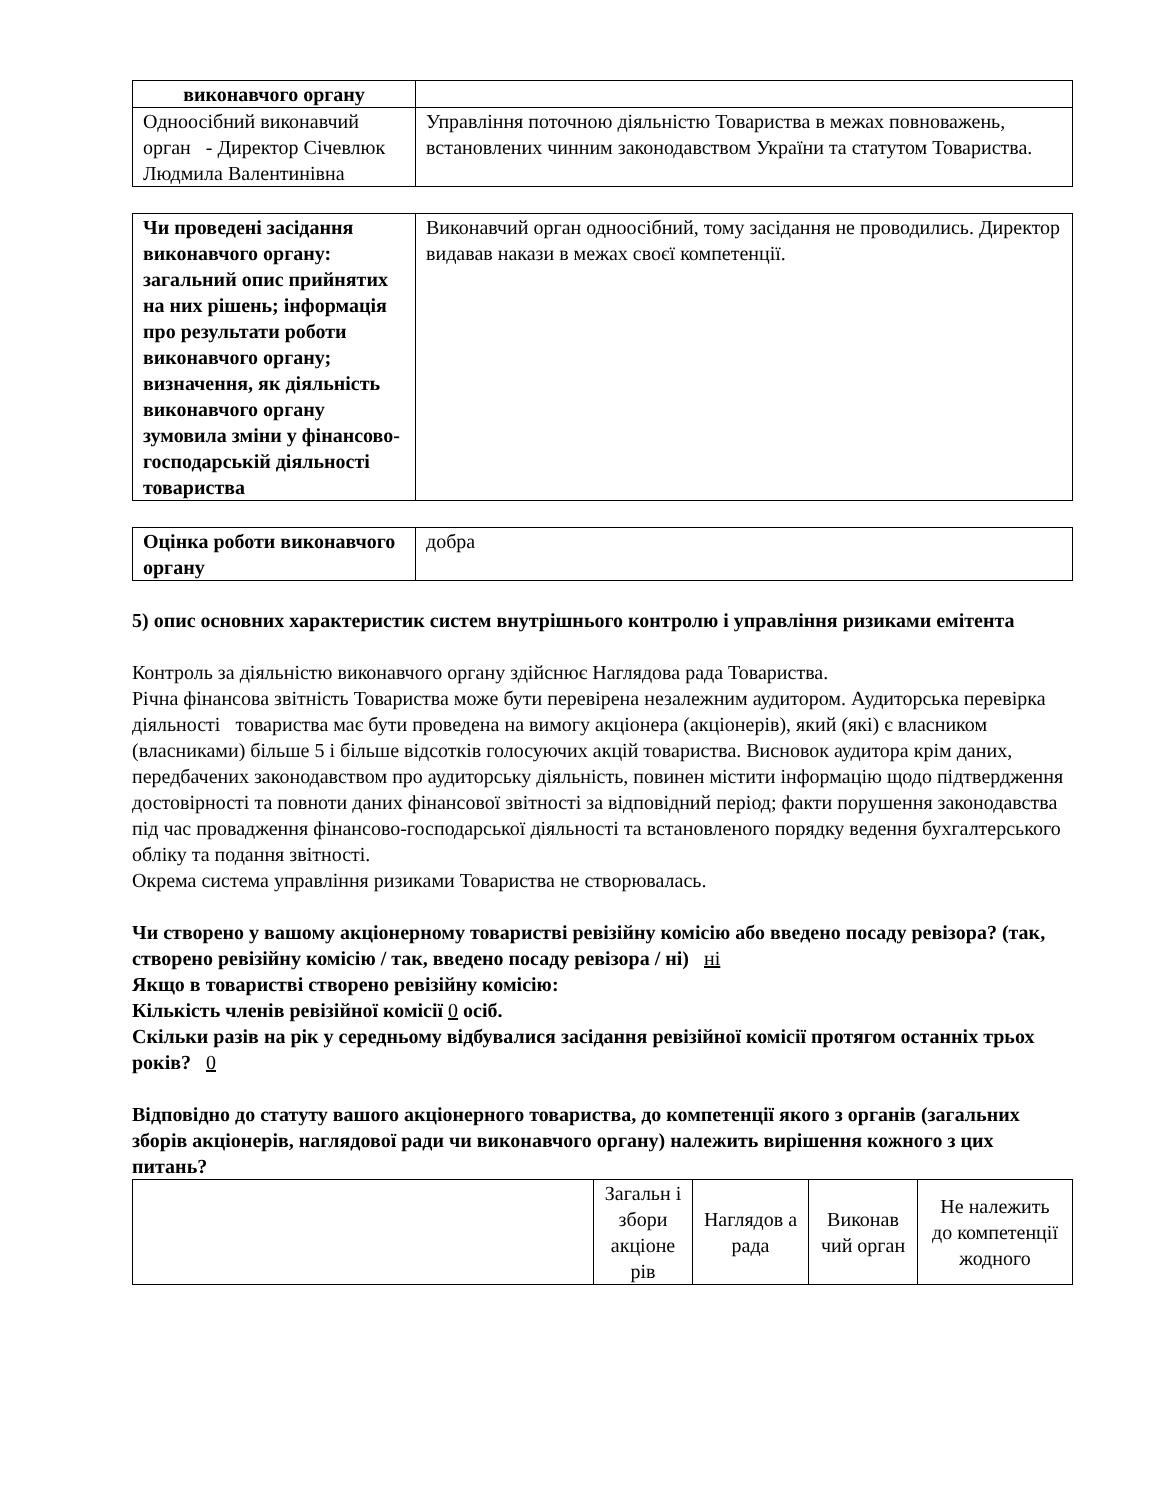| виконавчого органу | |
| Одноосібний виконавчий орган - Директор Січевлюк Людмила Валентинівна | Управління поточною діяльністю Товариства в межах повноважень, встановлених чинним законодавством України та статутом Товариства. |
| Чи проведені засідання виконавчого органу: загальний опис прийнятих на них рішень; інформація про результати роботи виконавчого органу; визначення, як діяльність виконавчого органу зумовила зміни у фінансово-господарській діяльності товариства | Виконавчий орган одноосібний, тому засідання не проводились. Директор видавав накази в межах своєї компетенції. |
| Оцінка роботи виконавчого органу | добра |
5) опис основних характеристик систем внутрішнього контролю і управління ризиками емітента
Контроль за діяльністю виконавчого органу здійснює Наглядова рада Товариства.
Річна фінансова звітність Товариства може бути перевірена незалежним аудитором. Аудиторська перевірка діяльності товариства має бути проведена на вимогу акціонера (акціонерів), який (які) є власником (власниками) більше 5 і більше відсотків голосуючих акцій товариства. Висновок аудитора крім даних, передбачених законодавством про аудиторську діяльність, повинен містити інформацію щодо підтвердження достовірності та повноти даних фінансової звітності за відповідний період; факти порушення законодавства під час провадження фінансово-господарської діяльності та встановленого порядку ведення бухгалтерського обліку та подання звітності.
Окрема система управління ризиками Товариства не створювалась.
Чи створено у вашому акціонерному товаристві ревізійну комісію або введено посаду ревізора? (так, створено ревізійну комісію / так, введено посаду ревізора / ні) ні
Якщо в товаристві створено ревізійну комісію:
Кількість членів ревізійної комісії 0 осіб.
Скільки разів на рік у середньому відбувалися засідання ревізійної комісії протягом останніх трьох років? 0
Відповідно до статуту вашого акціонерного товариства, до компетенції якого з органів (загальних зборів акціонерів, наглядової ради чи виконавчого органу) належить вирішення кожного з цих питань?
| | Загальн і збори акціоне рів | Наглядов а рада | Виконав чий орган | Не належить до компетенції жодного |
| --- | --- | --- | --- | --- |